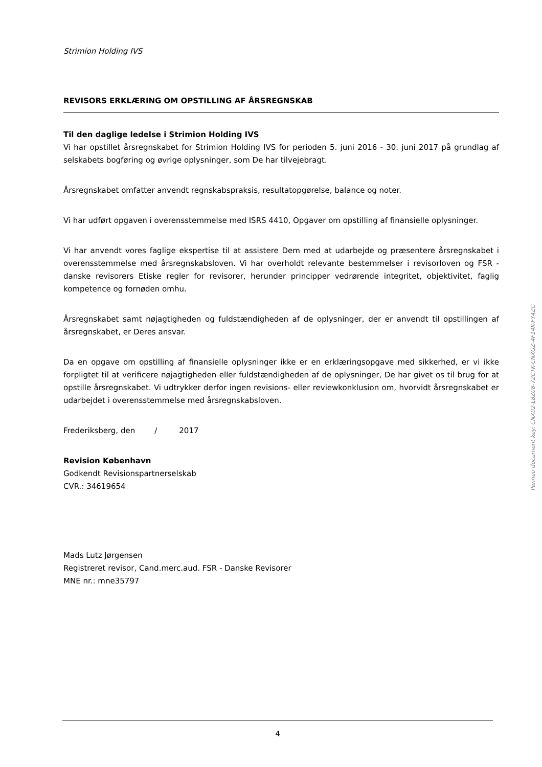Strimion Holding IVS
REVISORS ERKLÆRING OM OPSTILLING AF ÅRSREGNSKAB
Til den daglige ledelse i Strimion Holding IVS
Vi har opstillet årsregnskabet for Strimion Holding IVS for perioden 5. juni 2016 - 30. juni 2017 på grundlag af selskabets bogføring og øvrige oplysninger, som De har tilvejebragt.
Årsregnskabet omfatter anvendt regnskabspraksis, resultatopgørelse, balance og noter.
Vi har udført opgaven i overensstemmelse med ISRS 4410, Opgaver om opstilling af finansielle oplysninger.
Vi har anvendt vores faglige ekspertise til at assistere Dem med at udarbejde og præsentere årsregnskabet i overensstemmelse med årsregnskabsloven. Vi har overholdt relevante bestemmelser i revisorloven og FSR - danske revisorers Etiske regler for revisorer, herunder principper vedrørende integritet, objektivitet, faglig kompetence og fornøden omhu.
Årsregnskabet samt nøjagtigheden og fuldstændigheden af de oplysninger, der er anvendt til opstillingen af årsregnskabet, er Deres ansvar.
Da en opgave om opstilling af finansielle oplysninger ikke er en erklæringsopgave med sikkerhed, er vi ikke forpligtet til at verificere nøjagtigheden eller fuldstændigheden af de oplysninger, De har givet os til brug for at opstille årsregnskabet. Vi udtrykker derfor ingen revisions- eller reviewkonklusion om, hvorvidt årsregnskabet er udarbejdet i overensstemmelse med årsregnskabsloven.
Frederiksberg, den / 2017
Revision København
Godkendt Revisionspartnerselskab
CVR.: 34619654
Mads Lutz Jørgensen
Registreret revisor, Cand.merc.aud. FSR - Danske Revisorer
MNE nr.: mne35797
Penneo document key: CNX02-L8Z08-7ZCTK-CNXGZ-4F14K-FY4ZC
4